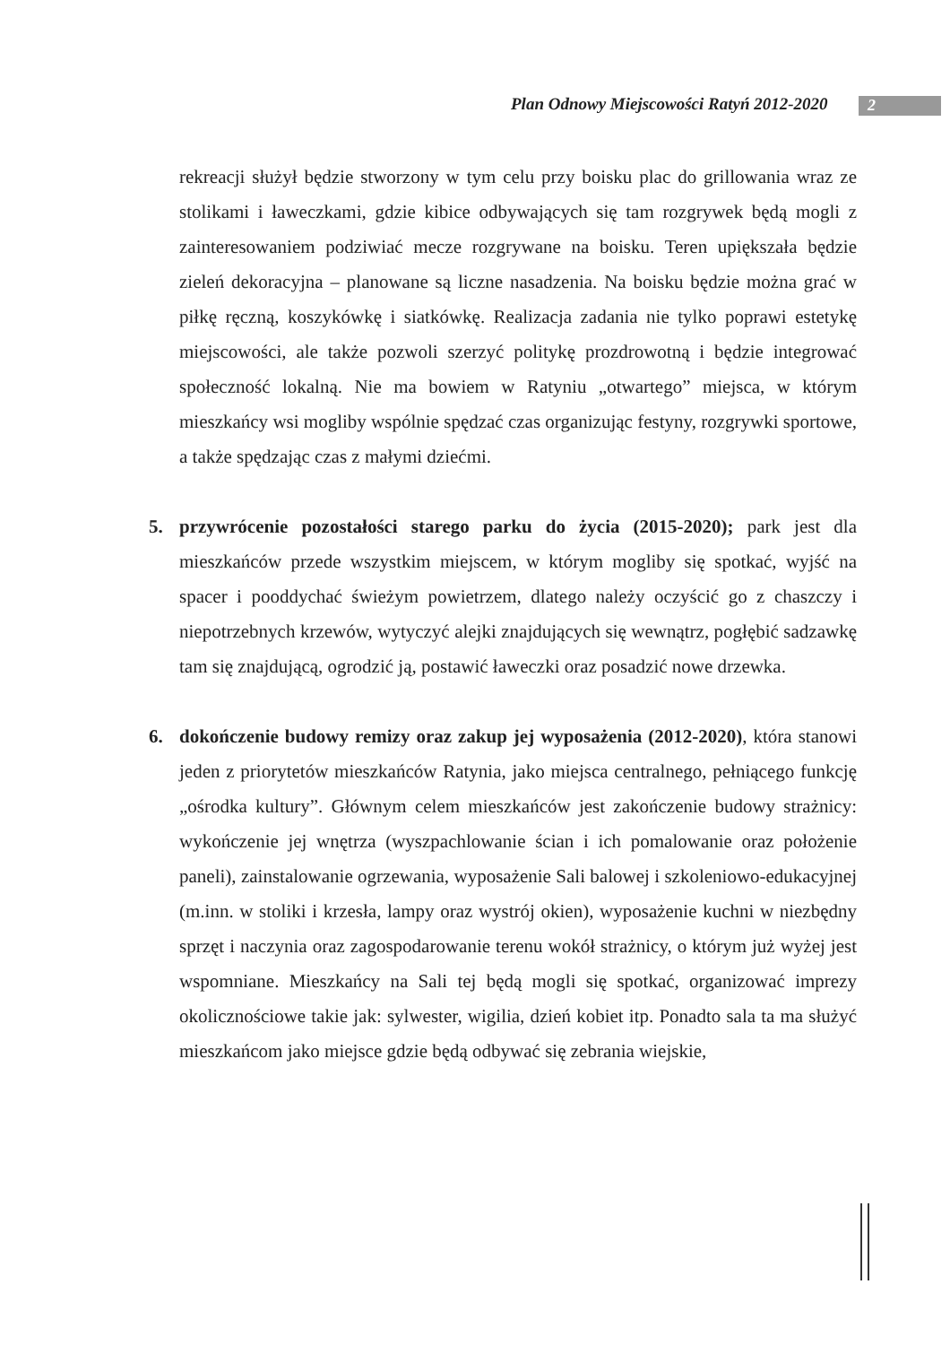Plan Odnowy Miejscowości Ratyń 2012-2020
2
rekreacji służył będzie stworzony w tym celu przy boisku plac do grillowania wraz ze stolikami i ławeczkami, gdzie kibice odbywających się tam rozgrywek będą mogli z zainteresowaniem podziwiać mecze rozgrywane na boisku. Teren upiększała będzie zieleń dekoracyjna – planowane są liczne nasadzenia. Na boisku będzie można grać w piłkę ręczną, koszykówkę i siatkówkę. Realizacja zadania nie tylko poprawi estetykę miejscowości, ale także pozwoli szerzyć politykę prozdrowotną i będzie integrować społeczność lokalną. Nie ma bowiem w Ratyniu „otwartego” miejsca, w którym mieszkańcy wsi mogliby wspólnie spędzać czas organizując festyny, rozgrywki sportowe, a także spędzając czas z małymi dziećmi.
5. przywrócenie pozostałości starego parku do życia (2015-2020); park jest dla mieszkańców przede wszystkim miejscem, w którym mogliby się spotkać, wyjść na spacer i pooddychać świeżym powietrzem, dlatego należy oczyścić go z chaszczy i niepotrzebnych krzewów, wytyczyć alejki znajdujących się wewnątrz, pogłębić sadzawkę tam się znajdującą, ogrodzić ją, postawić ławeczki oraz posadzić nowe drzewka.
6. dokończenie budowy remizy oraz zakup jej wyposażenia (2012-2020), która stanowi jeden z priorytetów mieszkańców Ratynia, jako miejsca centralnego, pełniącego funkcję „ośrodka kultury”. Głównym celem mieszkańców jest zakończenie budowy strażnicy: wykończenie jej wnętrza (wyszpachlowanie ścian i ich pomalowanie oraz położenie paneli), zainstalowanie ogrzewania, wyposażenie Sali balowej i szkoleniowo-edukacyjnej (m.inn. w stoliki i krzesła, lampy oraz wystrój okien), wyposażenie kuchni w niezbędny sprzęt i naczynia oraz zagospodarowanie terenu wokół strażnicy, o którym już wyżej jest wspomniane. Mieszkańcy na Sali tej będą mogli się spotkać, organizować imprezy okolicznościowe takie jak: sylwester, wigilia, dzień kobiet itp. Ponadto sala ta ma służyć mieszkańcom jako miejsce gdzie będą odbywać się zebrania wiejskie,